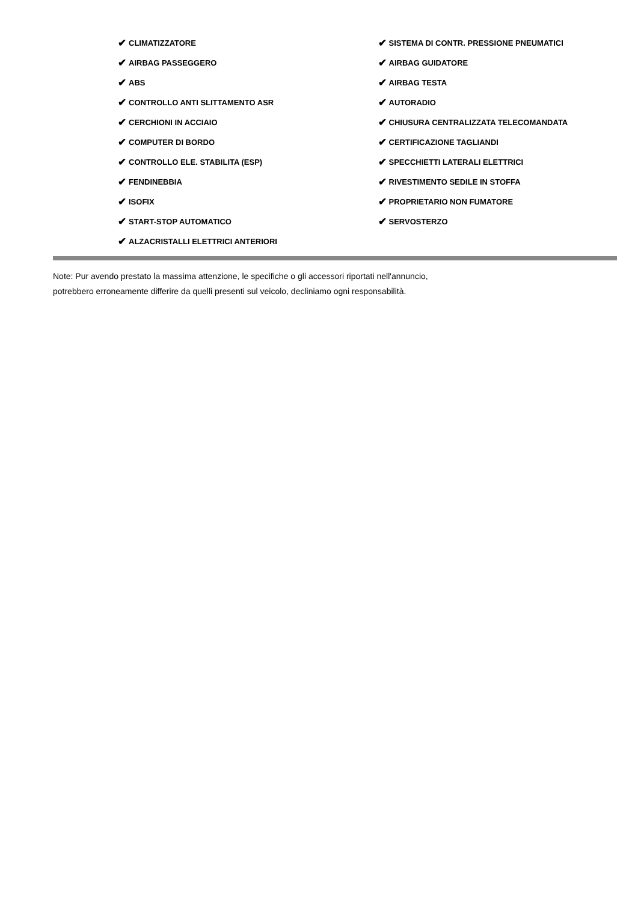✔ CLIMATIZZATORE
✔ AIRBAG PASSEGGERO
✔ ABS
✔ CONTROLLO ANTI SLITTAMENTO ASR
✔ CERCHIONI IN ACCIAIO
✔ COMPUTER DI BORDO
✔ CONTROLLO ELE. STABILITA (ESP)
✔ FENDINEBBIA
✔ ISOFIX
✔ START-STOP AUTOMATICO
✔ ALZACRISTALLI ELETTRICI ANTERIORI
✔ SISTEMA DI CONTR. PRESSIONE PNEUMATICI
✔ AIRBAG GUIDATORE
✔ AIRBAG TESTA
✔ AUTORADIO
✔ CHIUSURA CENTRALIZZATA TELECOMANDATA
✔ CERTIFICAZIONE TAGLIANDI
✔ SPECCHIETTI LATERALI ELETTRICI
✔ RIVESTIMENTO SEDILE IN STOFFA
✔ PROPRIETARIO NON FUMATORE
✔ SERVOSTERZO
Note: Pur avendo prestato la massima attenzione, le specifiche o gli accessori riportati nell'annuncio,
potrebbero erroneamente differire da quelli presenti sul veicolo, decliniamo ogni responsabilità.